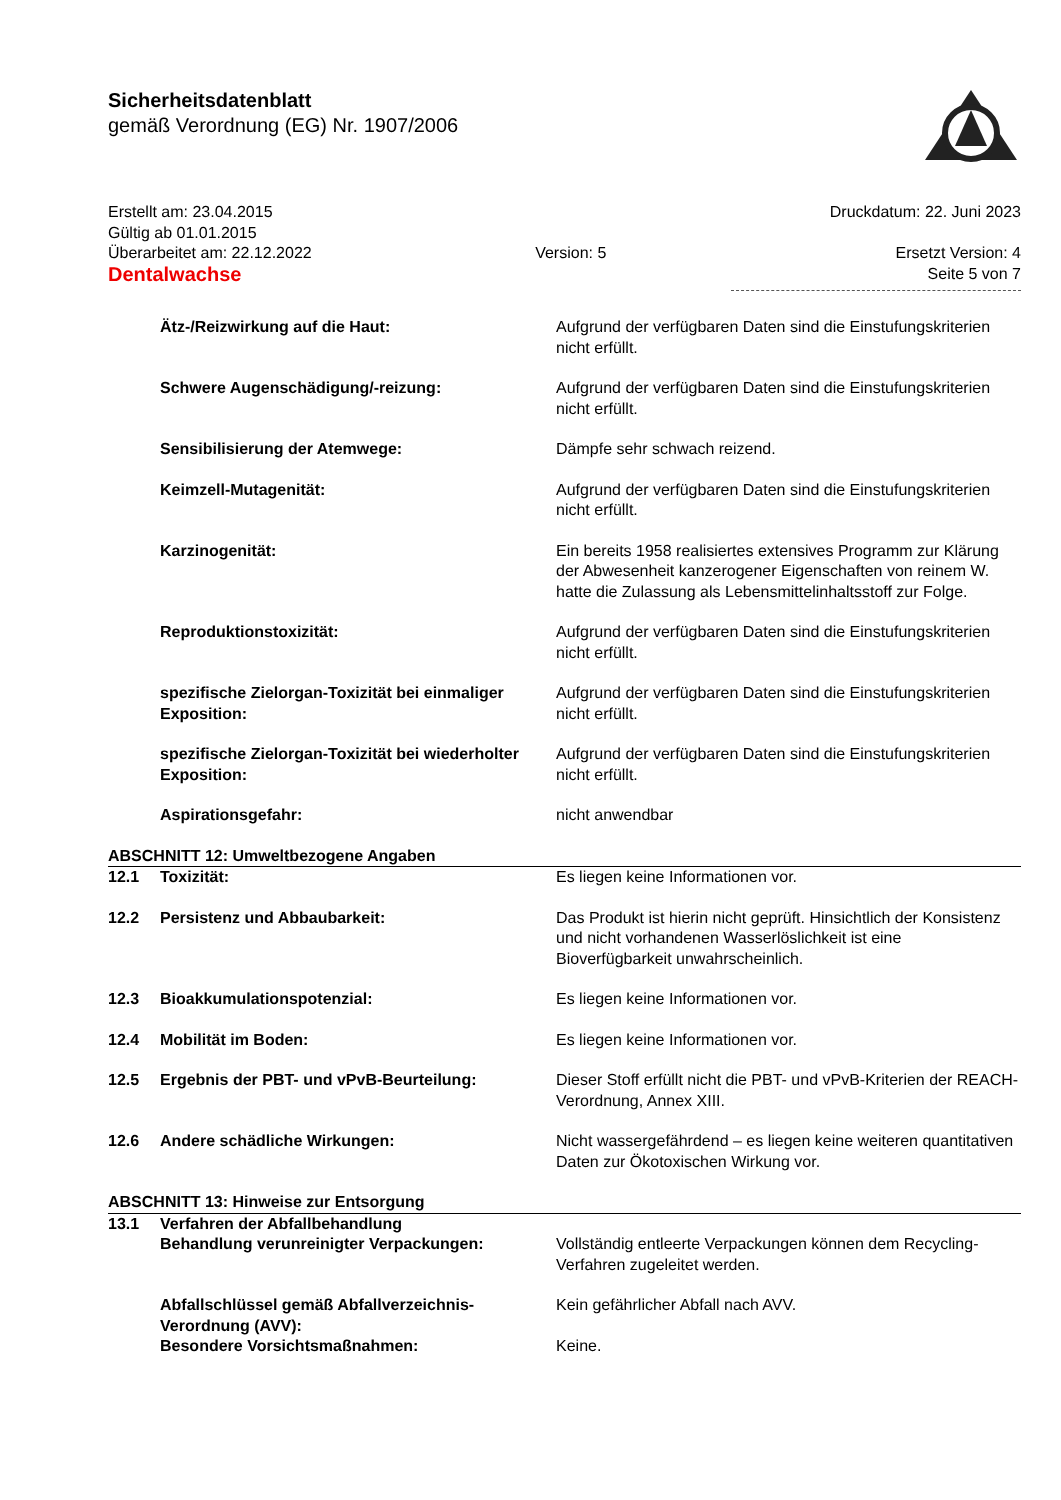Sicherheitsdatenblatt
gemäß Verordnung (EG) Nr. 1907/2006
Erstellt am: 23.04.2015
Gültig ab 01.01.2015
Überarbeitet am: 22.12.2022
Dentalwachse
Version: 5
Druckdatum: 22. Juni 2023
Ersetzt Version: 4
Seite 5 von 7
| | Ätz-/Reizwirkung auf die Haut: | Aufgrund der verfügbaren Daten sind die Einstufungskriterien nicht erfüllt. |
| | Schwere Augenschädigung/-reizung: | Aufgrund der verfügbaren Daten sind die Einstufungskriterien nicht erfüllt. |
| | Sensibilisierung der Atemwege: | Dämpfe sehr schwach reizend. |
| | Keimzell-Mutagenität: | Aufgrund der verfügbaren Daten sind die Einstufungskriterien nicht erfüllt. |
| | Karzinogenität: | Ein bereits 1958 realisiertes extensives Programm zur Klärung der Abwesenheit kanzerogener Eigenschaften von reinem W. hatte die Zulassung als Lebensmittelinhaltsstoff zur Folge. |
| | Reproduktionstoxizität: | Aufgrund der verfügbaren Daten sind die Einstufungskriterien nicht erfüllt. |
| | spezifische Zielorgan-Toxizität bei einmaliger Exposition: | Aufgrund der verfügbaren Daten sind die Einstufungskriterien nicht erfüllt. |
| | spezifische Zielorgan-Toxizität bei wiederholter Exposition: | Aufgrund der verfügbaren Daten sind die Einstufungskriterien nicht erfüllt. |
| | Aspirationsgefahr: | nicht anwendbar |
ABSCHNITT 12: Umweltbezogene Angaben
| 12.1 | Toxizität: | Es liegen keine Informationen vor. |
| 12.2 | Persistenz und Abbaubarkeit: | Das Produkt ist hierin nicht geprüft. Hinsichtlich der Konsistenz und nicht vorhandenen Wasserlöslichkeit ist eine Bioverfügbarkeit unwahrscheinlich. |
| 12.3 | Bioakkumulationspotenzial: | Es liegen keine Informationen vor. |
| 12.4 | Mobilität im Boden: | Es liegen keine Informationen vor. |
| 12.5 | Ergebnis der PBT- und vPvB-Beurteilung: | Dieser Stoff erfüllt nicht die PBT- und vPvB-Kriterien der REACH-Verordnung, Annex XIII. |
| 12.6 | Andere schädliche Wirkungen: | Nicht wassergefährdend – es liegen keine weiteren quantitativen Daten zur Ökotoxischen Wirkung vor. |
ABSCHNITT 13: Hinweise zur Entsorgung
| 13.1 | Verfahren der Abfallbehandlung | |
| | Behandlung verunreinigter Verpackungen: | Vollständig entleerte Verpackungen können dem Recycling-Verfahren zugeleitet werden. |
| | Abfallschlüssel gemäß Abfallverzeichnis-Verordnung (AVV): | Kein gefährlicher Abfall nach AVV. |
| | Besondere Vorsichtsmaßnahmen: | Keine. |